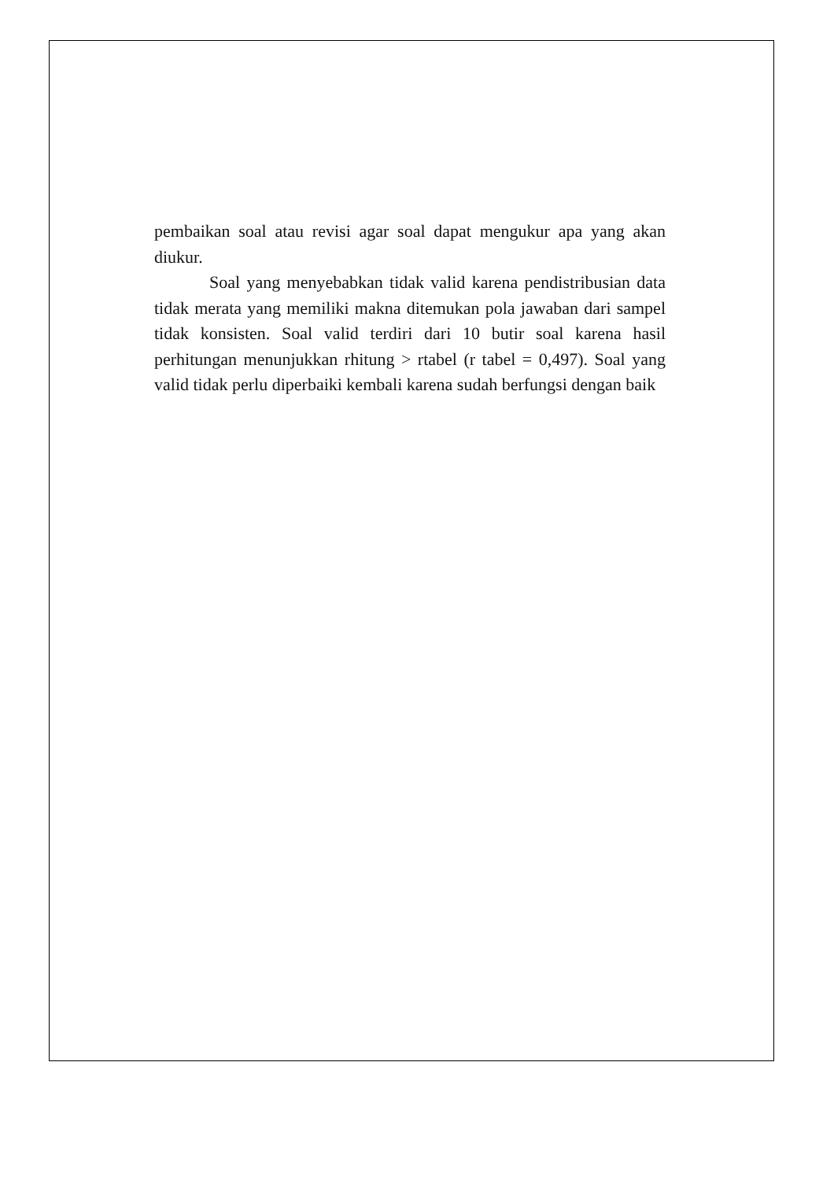pembaikan soal atau revisi agar soal dapat mengukur apa yang akan diukur.
Soal yang menyebabkan tidak valid karena pendistribusian data tidak merata yang memiliki makna ditemukan pola jawaban dari sampel tidak konsisten. Soal valid terdiri dari 10 butir soal karena hasil perhitungan menunjukkan rhitung > rtabel (r tabel = 0,497). Soal yang valid tidak perlu diperbaiki kembali karena sudah berfungsi dengan baik